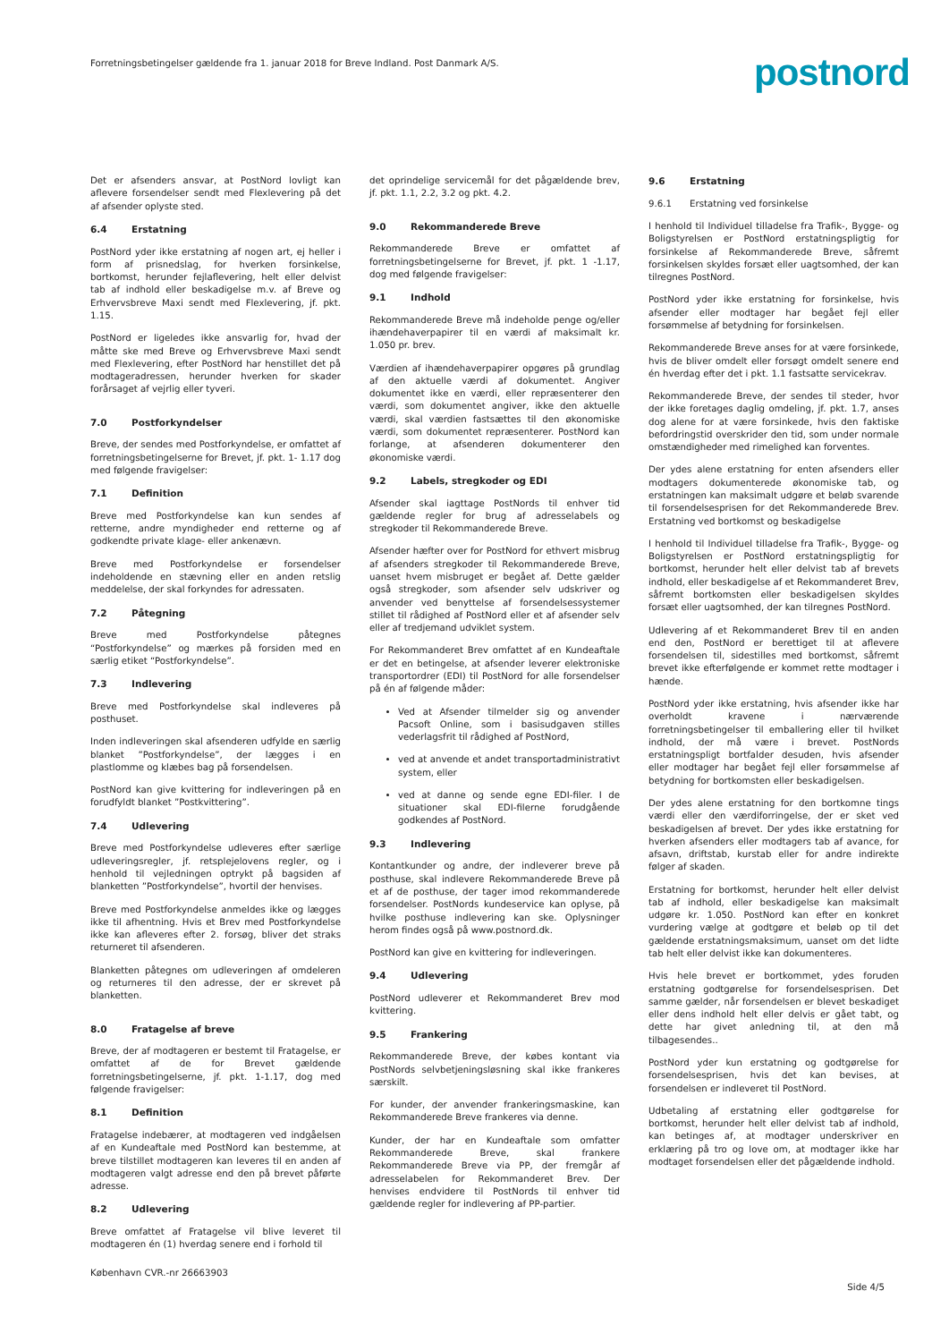Forretningsbetingelser gældende fra 1. januar 2018 for Breve Indland. Post Danmark A/S.
postnord
Det er afsenders ansvar, at PostNord lovligt kan aflevere forsendelser sendt med Flexlevering på det af afsender oplyste sted.
6.4 Erstatning
PostNord yder ikke erstatning af nogen art, ej heller i form af prisnedslag, for hverken forsinkelse, bortkomst, herunder fejlaflevering, helt eller delvist tab af indhold eller beskadigelse m.v. af Breve og Erhvervsbreve Maxi sendt med Flexlevering, jf. pkt. 1.15.
PostNord er ligeledes ikke ansvarlig for, hvad der måtte ske med Breve og Erhvervsbreve Maxi sendt med Flexlevering, efter PostNord har henstillet det på modtageradressen, herunder hverken for skader forårsaget af vejrlig eller tyveri.
7.0 Postforkyndelser
Breve, der sendes med Postforkyndelse, er omfattet af forretningsbetingelserne for Brevet, jf. pkt. 1- 1.17 dog med følgende fravigelser:
7.1 Definition
Breve med Postforkyndelse kan kun sendes af retterne, andre myndigheder end retterne og af godkendte private klage- eller ankenævn.
Breve med Postforkyndelse er forsendelser indeholdende en stævning eller en anden retslig meddelelse, der skal forkyndes for adressaten.
7.2 Påtegning
Breve med Postforkyndelse påtegnes “Postforkyndelse” og mærkes på forsiden med en særlig etiket “Postforkyndelse”.
7.3 Indlevering
Breve med Postforkyndelse skal indleveres på posthuset.
Inden indleveringen skal afsenderen udfylde en særlig blanket ”Postforkyndelse”, der lægges i en plastlomme og klæbes bag på forsendelsen.
PostNord kan give kvittering for indleveringen på en forudfyldt blanket ”Postkvittering”.
7.4 Udlevering
Breve med Postforkyndelse udleveres efter særlige udleveringsregler, jf. retsplejelovens regler, og i henhold til vejledningen optrykt på bagsiden af blanketten ”Postforkyndelse”, hvortil der henvises.
Breve med Postforkyndelse anmeldes ikke og lægges ikke til afhentning. Hvis et Brev med Postforkyndelse ikke kan afleveres efter 2. forsøg, bliver det straks returneret til afsenderen.
Blanketten påtegnes om udleveringen af omdeleren og returneres til den adresse, der er skrevet på blanketten.
8.0 Fratagelse af breve
Breve, der af modtageren er bestemt til Fratagelse, er omfattet af de for Brevet gældende forretningsbetingelserne, jf. pkt. 1-1.17, dog med følgende fravigelser:
8.1 Definition
Fratagelse indebærer, at modtageren ved indgåelsen af en Kundeaftale med PostNord kan bestemme, at breve tilstillet modtageren kan leveres til en anden af modtageren valgt adresse end den på brevet påførte adresse.
8.2 Udlevering
Breve omfattet af Fratagelse vil blive leveret til modtageren én (1) hverdag senere end i forhold til
det oprindelige servicemål for det pågældende brev, jf. pkt. 1.1, 2.2, 3.2 og pkt. 4.2.
9.0 Rekommanderede Breve
Rekommanderede Breve er omfattet af forretningsbetingelserne for Brevet, jf. pkt. 1 -1.17, dog med følgende fravigelser:
9.1 Indhold
Rekommanderede Breve må indeholde penge og/eller ihændehaverpapirer til en værdi af maksimalt kr. 1.050 pr. brev.
Værdien af ihændehaverpapirer opgøres på grundlag af den aktuelle værdi af dokumentet. Angiver dokumentet ikke en værdi, eller repræsenterer den værdi, som dokumentet angiver, ikke den aktuelle værdi, skal værdien fastsættes til den økonomiske værdi, som dokumentet repræsenterer. PostNord kan forlange, at afsenderen dokumenterer den økonomiske værdi.
9.2 Labels, stregkoder og EDI
Afsender skal iagttage PostNords til enhver tid gældende regler for brug af adresselabels og stregkoder til Rekommanderede Breve.
Afsender hæfter over for PostNord for ethvert misbrug af afsenders stregkoder til Rekommanderede Breve, uanset hvem misbruget er begået af. Dette gælder også stregkoder, som afsender selv udskriver og anvender ved benyttelse af forsendelsessystemer stillet til rådighed af PostNord eller et af afsender selv eller af tredjemand udviklet system.
For Rekommanderet Brev omfattet af en Kundeaftale er det en betingelse, at afsender leverer elektroniske transportordrer (EDI) til PostNord for alle forsendelser på én af følgende måder:
Ved at Afsender tilmelder sig og anvender Pacsoft Online, som i basisudgaven stilles vederlagsfrit til rådighed af PostNord,
ved at anvende et andet transportadministrativt system, eller
ved at danne og sende egne EDI-filer. I de situationer skal EDI-filerne forudgående godkendes af PostNord.
9.3 Indlevering
Kontantkunder og andre, der indleverer breve på posthuse, skal indlevere Rekommanderede Breve på et af de posthuse, der tager imod rekommanderede forsendelser. PostNords kundeservice kan oplyse, på hvilke posthuse indlevering kan ske. Oplysninger herom findes også på www.postnord.dk.
PostNord kan give en kvittering for indleveringen.
9.4 Udlevering
PostNord udleverer et Rekommanderet Brev mod kvittering.
9.5 Frankering
Rekommanderede Breve, der købes kontant via PostNords selvbetjeningsløsning skal ikke frankeres særskilt.
For kunder, der anvender frankeringsmaskine, kan Rekommanderede Breve frankeres via denne.
Kunder, der har en Kundeaftale som omfatter Rekommanderede Breve, skal frankere Rekommanderede Breve via PP, der fremgår af adresselabelen for Rekommanderet Brev. Der henvises endvidere til PostNords til enhver tid gældende regler for indlevering af PP-partier.
9.6 Erstatning
9.6.1 Erstatning ved forsinkelse
I henhold til Individuel tilladelse fra Trafik-, Bygge- og Boligstyrelsen er PostNord erstatningspligtig for forsinkelse af Rekommanderede Breve, såfremt forsinkelsen skyldes forsæt eller uagtsomhed, der kan tilregnes PostNord.
PostNord yder ikke erstatning for forsinkelse, hvis afsender eller modtager har begået fejl eller forsømmelse af betydning for forsinkelsen.
Rekommanderede Breve anses for at være forsinkede, hvis de bliver omdelt eller forsøgt omdelt senere end én hverdag efter det i pkt. 1.1 fastsatte servicekrav.
Rekommanderede Breve, der sendes til steder, hvor der ikke foretages daglig omdeling, jf. pkt. 1.7, anses dog alene for at være forsinkede, hvis den faktiske befordringstid overskrider den tid, som under normale omstændigheder med rimelighed kan forventes.
Der ydes alene erstatning for enten afsenders eller modtagers dokumenterede økonomiske tab, og erstatningen kan maksimalt udgøre et beløb svarende til forsendelsesprisen for det Rekommanderede Brev. Erstatning ved bortkomst og beskadigelse
I henhold til Individuel tilladelse fra Trafik-, Bygge- og Boligstyrelsen er PostNord erstatningspligtig for bortkomst, herunder helt eller delvist tab af brevets indhold, eller beskadigelse af et Rekommanderet Brev, såfremt bortkomsten eller beskadigelsen skyldes forsæt eller uagtsomhed, der kan tilregnes PostNord.
Udlevering af et Rekommanderet Brev til en anden end den, PostNord er berettiget til at aflevere forsendelsen til, sidestilles med bortkomst, såfremt brevet ikke efterfølgende er kommet rette modtager i hænde.
PostNord yder ikke erstatning, hvis afsender ikke har overholdt kravene i nærværende forretningsbetingelser til emballering eller til hvilket indhold, der må være i brevet. PostNords erstatningspligt bortfalder desuden, hvis afsender eller modtager har begået fejl eller forsømmelse af betydning for bortkomsten eller beskadigelsen.
Der ydes alene erstatning for den bortkomne tings værdi eller den værdiforringelse, der er sket ved beskadigelsen af brevet. Der ydes ikke erstatning for hverken afsenders eller modtagers tab af avance, for afsavn, driftstab, kurstab eller for andre indirekte følger af skaden.
Erstatning for bortkomst, herunder helt eller delvist tab af indhold, eller beskadigelse kan maksimalt udgøre kr. 1.050. PostNord kan efter en konkret vurdering vælge at godtgøre et beløb op til det gældende erstatningsmaksimum, uanset om det lidte tab helt eller delvist ikke kan dokumenteres.
Hvis hele brevet er bortkommet, ydes foruden erstatning godtgørelse for forsendelsesprisen. Det samme gælder, når forsendelsen er blevet beskadiget eller dens indhold helt eller delvis er gået tabt, og dette har givet anledning til, at den må tilbagesendes..
PostNord yder kun erstatning og godtgørelse for forsendelsesprisen, hvis det kan bevises, at forsendelsen er indleveret til PostNord.
Udbetaling af erstatning eller godtgørelse for bortkomst, herunder helt eller delvist tab af indhold, kan betinges af, at modtager underskriver en erklæring på tro og love om, at modtager ikke har modtaget forsendelsen eller det pågældende indhold.
København CVR.-nr 26663903 Side 4/5